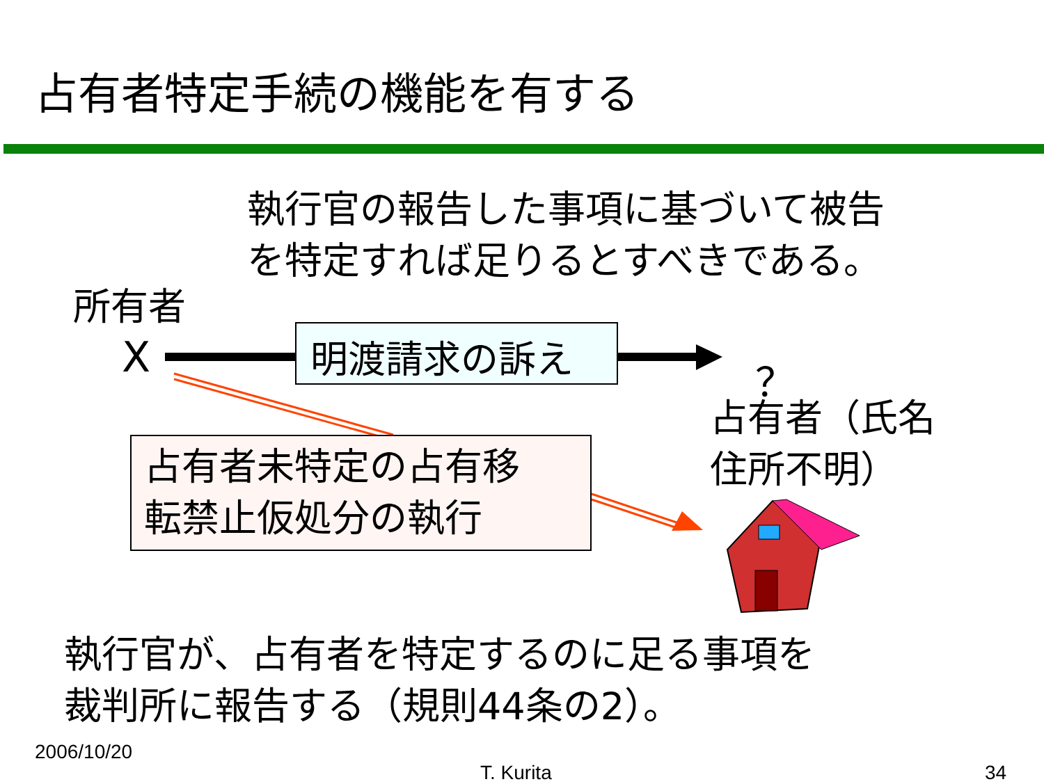占有者特定手続の機能を有する
執行官の報告した事項に基づいて被告
を特定すれば足りるとすべきである。
所有者
X 明渡請求の訴え ？
占有者（氏名
住所不明）
占有者未特定の占有移
転禁止仮処分の執行
執行官が、占有者を特定するのに足る事項を
裁判所に報告する（規則44条の2）。
2006/10/20
T. Kurita 34